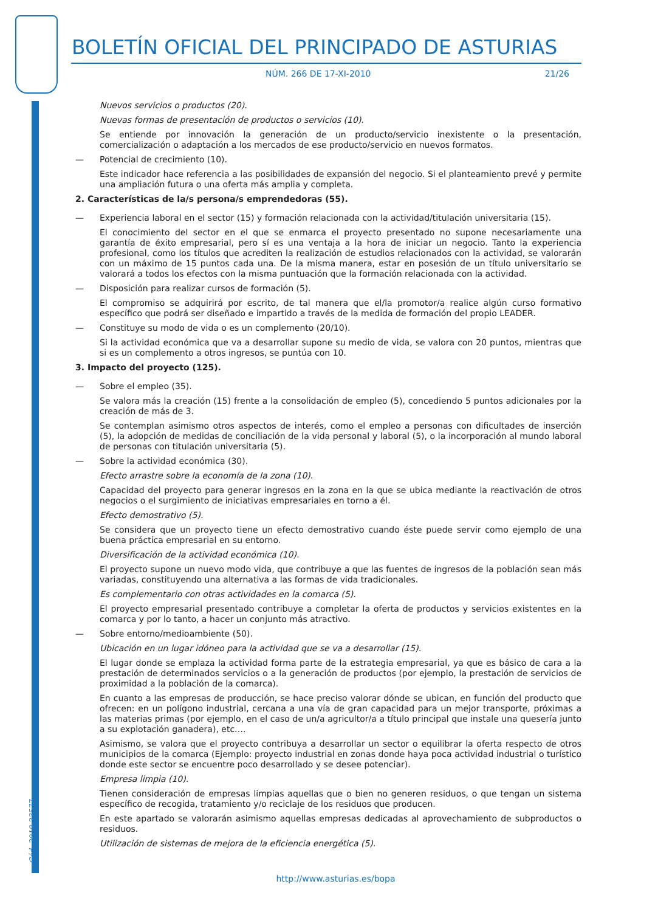Cód. 2010-23577
BOLETÍN OFICIAL DEL PRINCIPADO DE ASTURIAS
NÚM. 266 DE 17-XI-2010 21/26
Nuevos servicios o productos (20).
Nuevas formas de presentación de productos o servicios (10).
Se entiende por innovación la generación de un producto/servicio inexistente o la presentación, comercialización o adaptación a los mercados de ese producto/servicio en nuevos formatos.
— Potencial de crecimiento (10).
Este indicador hace referencia a las posibilidades de expansión del negocio. Si el planteamiento prevé y permite una ampliación futura o una oferta más amplia y completa.
2. Características de la/s persona/s emprendedoras (55).
— Experiencia laboral en el sector (15) y formación relacionada con la actividad/titulación universitaria (15).
El conocimiento del sector en el que se enmarca el proyecto presentado no supone necesariamente una garantía de éxito empresarial, pero sí es una ventaja a la hora de iniciar un negocio. Tanto la experiencia profesional, como los títulos que acrediten la realización de estudios relacionados con la actividad, se valorarán con un máximo de 15 puntos cada una. De la misma manera, estar en posesión de un título universitario se valorará a todos los efectos con la misma puntuación que la formación relacionada con la actividad.
— Disposición para realizar cursos de formación (5).
El compromiso se adquirirá por escrito, de tal manera que el/la promotor/a realice algún curso formativo específico que podrá ser diseñado e impartido a través de la medida de formación del propio LEADER.
— Constituye su modo de vida o es un complemento (20/10).
Si la actividad económica que va a desarrollar supone su medio de vida, se valora con 20 puntos, mientras que si es un complemento a otros ingresos, se puntúa con 10.
3. Impacto del proyecto (125).
— Sobre el empleo (35).
Se valora más la creación (15) frente a la consolidación de empleo (5), concediendo 5 puntos adicionales por la creación de más de 3.
Se contemplan asimismo otros aspectos de interés, como el empleo a personas con dificultades de inserción (5), la adopción de medidas de conciliación de la vida personal y laboral (5), o la incorporación al mundo laboral de personas con titulación universitaria (5).
— Sobre la actividad económica (30).
Efecto arrastre sobre la economía de la zona (10).
Capacidad del proyecto para generar ingresos en la zona en la que se ubica mediante la reactivación de otros negocios o el surgimiento de iniciativas empresariales en torno a él.
Efecto demostrativo (5).
Se considera que un proyecto tiene un efecto demostrativo cuando éste puede servir como ejemplo de una buena práctica empresarial en su entorno.
Diversificación de la actividad económica (10).
El proyecto supone un nuevo modo vida, que contribuye a que las fuentes de ingresos de la población sean más variadas, constituyendo una alternativa a las formas de vida tradicionales.
Es complementario con otras actividades en la comarca (5).
El proyecto empresarial presentado contribuye a completar la oferta de productos y servicios existentes en la comarca y por lo tanto, a hacer un conjunto más atractivo.
— Sobre entorno/medioambiente (50).
Ubicación en un lugar idóneo para la actividad que se va a desarrollar (15).
El lugar donde se emplaza la actividad forma parte de la estrategia empresarial, ya que es básico de cara a la prestación de determinados servicios o a la generación de productos (por ejemplo, la prestación de servicios de proximidad a la población de la comarca).
En cuanto a las empresas de producción, se hace preciso valorar dónde se ubican, en función del producto que ofrecen: en un polígono industrial, cercana a una vía de gran capacidad para un mejor transporte, próximas a las materias primas (por ejemplo, en el caso de un/a agricultor/a a título principal que instale una quesería junto a su explotación ganadera), etc….
Asimismo, se valora que el proyecto contribuya a desarrollar un sector o equilibrar la oferta respecto de otros municipios de la comarca (Ejemplo: proyecto industrial en zonas donde haya poca actividad industrial o turístico donde este sector se encuentre poco desarrollado y se desee potenciar).
Empresa limpia (10).
Tienen consideración de empresas limpias aquellas que o bien no generen residuos, o que tengan un sistema específico de recogida, tratamiento y/o reciclaje de los residuos que producen.
En este apartado se valorarán asimismo aquellas empresas dedicadas al aprovechamiento de subproductos o residuos.
Utilización de sistemas de mejora de la eficiencia energética (5).
http://www.asturias.es/bopa